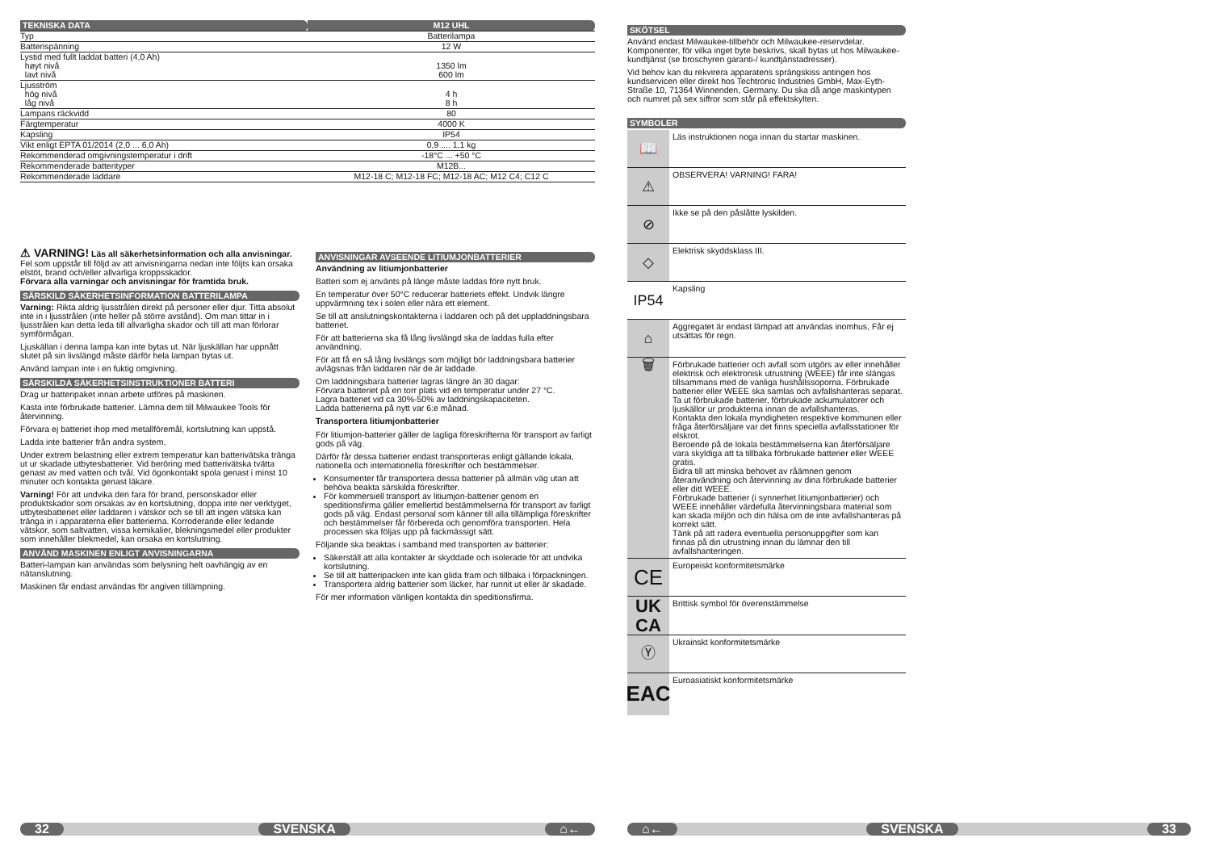| TEKNISKA DATA | M12 UHL |
| Typ | Batterilampa |
| Batterispänning | 12 W |
| Lystid med fullt laddat batteri (4,0 Ah) høyt nivå lavt nivå | 1350 lm 600 lm |
| Ljusström hög nivå låg nivå | 4 h 8 h |
| Lampans räckvidd | 80 |
| Färgtemperatur | 4000 K |
| Kapsling | IP54 |
| Vikt enligt EPTA 01/2014 (2,0 ... 6,0 Ah) | 0,9 .... 1,1 kg |
| Rekommenderad omgivningstemperatur i drift | -18°C ... +50 °C |
| Rekommenderade batterityper | M12B... |
| Rekommenderade laddare | M12-18 C; M12-18 FC; M12-18 AC; M12 C4; C12 C |
⚠ VARNING! Läs all säkerhetsinformation och alla anvisningar. Fel som uppstår till följd av att anvisningarna nedan inte följts kan orsaka elstöt, brand och/eller allvarliga kroppsskador.
Förvara alla varningar och anvisningar för framtida bruk.
SÄRSKILD SÄKERHETSINFORMATION BATTERILAMPA
Varning: Rikta aldrig ljusstrålen direkt på personer eller djur. Titta absolut inte in i ljusstrålen (inte heller på större avstånd). Om man tittar in i ljusstrålen kan detta leda till allvarligha skador och till att man förlorar symförmågan.
Ljuskällan i denna lampa kan inte bytas ut. När ljuskällan har uppnått slutet på sin livslängd måste därför hela lampan bytas ut.
Använd lampan inte i en fuktig omgivning.
SÄRSKILDA SÄKERHETSINSTRUKTIONER BATTERI
Drag ur batteripaket innan arbete utföres på maskinen.
Kasta inte förbrukade batterier. Lämna dem till Milwaukee Tools för återvinning.
Förvara ej batteriet ihop med metallföremål, kortslutning kan uppstå.
Ladda inte batterier från andra system.
Under extrem belastning eller extrem temperatur kan batterivätska tränga ut ur skadade utbytesbatterier. Vid beröring med batterivätska tvätta genast av med vatten och tvål. Vid ögonkontakt spola genast i minst 10 minuter och kontakta genast läkare.
Varning! För att undvika den fara för brand, personskador eller produktskador som orsakas av en kortslutning, doppa inte ner verktyget, utbytesbatteriet eller laddaren i vätskor och se till att ingen vätska kan tränga in i apparaterna eller batterierna. Korroderande eller ledande vätskor, som saltvatten, vissa kemikalier, blekningsmedel eller produkter som innehåller blekmedel, kan orsaka en kortslutning.
ANVÄND MASKINEN ENLIGT ANVISNINGARNA
Batteri-lampan kan användas som belysning helt oavhängig av en nätanslutning.
Maskinen får endast användas för angiven tillämpning.
ANVISNINGAR AVSEENDE LITIUMJONBATTERIER
Användning av litiumjonbatterier
Batteri som ej använts på länge måste laddas före nytt bruk.
En temperatur över 50°C reducerar batteriets effekt. Undvik längre uppvärmning tex i solen eller nära ett element.
Se till att anslutningskontakterna i laddaren och på det uppladdningsbara batteriet.
För att batterierna ska få lång livslängd ska de laddas fulla efter användning.
För att få en så lång livslängs som möjligt bör laddningsbara batterier avlägsnas från laddaren när de är laddade.
Om laddningsbara batterier lagras längre än 30 dagar:
Förvara batteriet på en torr plats vid en temperatur under 27 °C.
Lagra batteriet vid ca 30%-50% av laddningskapaciteten.
Ladda batterierna på nytt var 6:e månad.
Transportera litiumjonbatterier
För litiumjon-batterier gäller de lagliga föreskrifterna för transport av farligt gods på väg.
Därför får dessa batterier endast transporteras enligt gällande lokala, nationella och internationella föreskrifter och bestämmelser.
Konsumenter får transportera dessa batterier på allmän väg utan att behöva beakta särskilda föreskrifter.
För kommersiell transport av litiumjon-batterier genom en speditionsfirma gäller emellertid bestämmelserna för transport av farligt gods på väg. Endast personal som känner till alla tillämpliga föreskrifter och bestämmelser får förbereda och genomföra transporten. Hela processen ska följas upp på fackmässigt sätt.
Följande ska beaktas i samband med transporten av batterier:
Säkerställ att alla kontakter är skyddade och isolerade för att undvika kortslutning.
Se till att batteripacken inte kan glida fram och tillbaka i förpackningen.
Transportera aldrig batterier som läcker, har runnit ut eller är skadade.
För mer information vänligen kontakta din speditionsfirma.
32 SVENSKA ⌂←
SKÖTSEL
Använd endast Milwaukee-tillbehör och Milwaukee-reservdelar. Komponenter, för vilka inget byte beskrivs, skall bytas ut hos Milwaukee-kundtjänst (se broschyren garanti-/ kundtjänstadresser).
Vid behov kan du rekvirera apparatens sprängskiss antingen hos kundservicen eller direkt hos Techtronic Industries GmbH, Max-Eyth-Straße 10, 71364 Winnenden, Germany. Du ska då ange maskintypen och numret på sex siffror som står på effektskylten.
SYMBOLER
📖
Läs instruktionen noga innan du startar maskinen.
⚠
OBSERVERA! VARNING! FARA!
⊘
Ikke se på den påslåtte lyskilden.
◇
Elektrisk skyddsklass III.
IP54
Kapsling
⌂
Aggregatet är endast lämpad att användas inomhus, Får ej utsättas för regn.
🗑
Förbrukade batterier och avfall som utgörs av eller innehåller elektrisk och elektronisk utrustning (WEEE) får inte slängas tillsammans med de vanliga hushållssoporna. Förbrukade batterier eller WEEE ska samlas och avfallshanteras separat.
Ta ut förbrukade batterier, förbrukade ackumulatorer och ljuskällor ur produkterna innan de avfallshanteras.
Kontakta den lokala myndigheten respektive kommunen eller fråga återförsäljare var det finns speciella avfallsstationer för elskrot.
Beroende på de lokala bestämmelserna kan återförsäljare vara skyldiga att ta tillbaka förbrukade batterier eller WEEE gratis.
Bidra till att minska behovet av råämnen genom återanvändning och återvinning av dina förbrukade batterier eller ditt WEEE.
Förbrukade batterier (i synnerhet litiumjonbatterier) och WEEE innehåller värdefulla återvinningsbara material som kan skada miljön och din hälsa om de inte avfallshanteras på korrekt sätt.
Tänk på att radera eventuella personuppgifter som kan finnas på din utrustning innan du lämnar den till avfallshanteringen.
CE
Europeiskt konformitetsmärke
UK
CA
Brittisk symbol för överenstämmelse
Ⓨ
Ukrainskt konformitetsmärke
EAC
Euroasiatiskt konformitetsmärke
⌂← SVENSKA 33